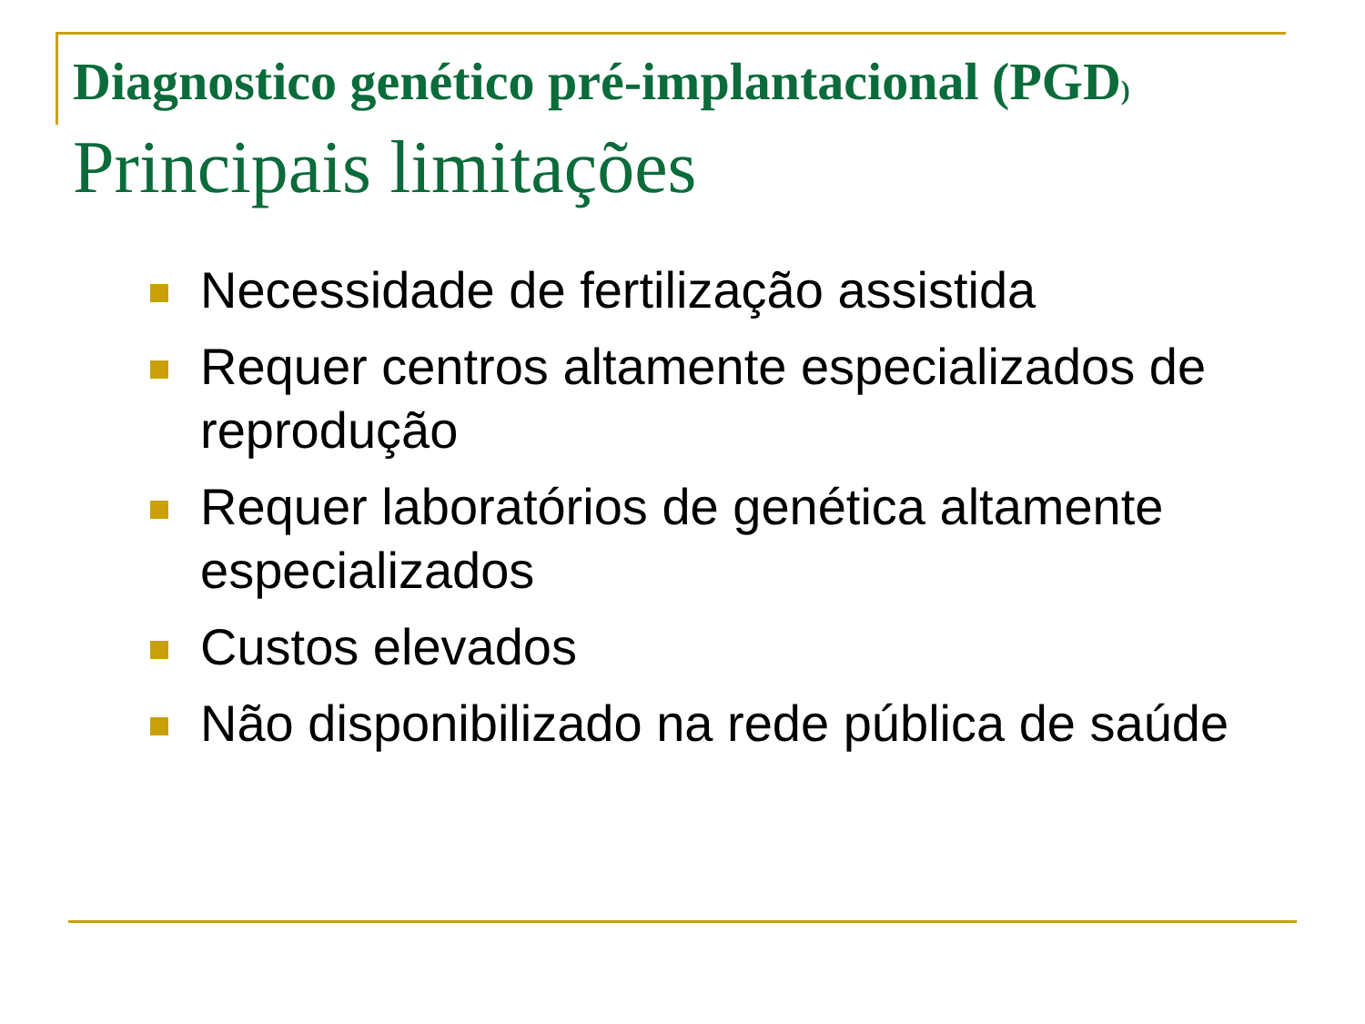Diagnostico genético pré-implantacional (PGD)
Principais limitações
Necessidade de fertilização assistida
Requer centros altamente especializados de reprodução
Requer laboratórios de genética altamente especializados
Custos elevados
Não disponibilizado na rede pública de saúde